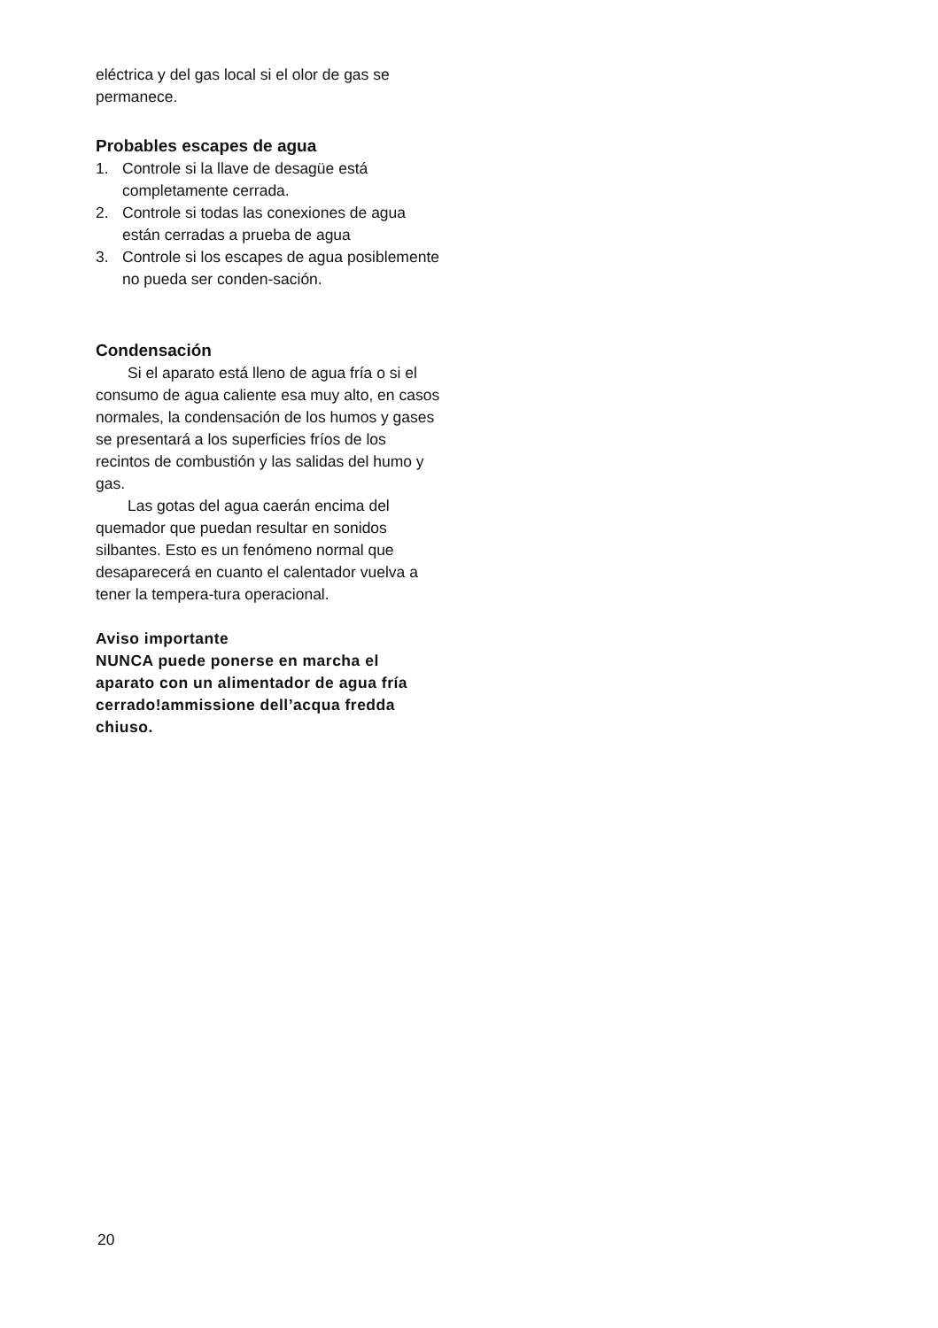eléctrica y del gas local si el olor de gas se permanece.
Probables escapes de agua
1. Controle si la llave de desagüe está completamente cerrada.
2. Controle si todas las conexiones de agua están cerradas a prueba de agua
3. Controle si los escapes de agua posiblemente no pueda ser conden-sación.
Condensación
Si el aparato está lleno de agua fría o si el consumo de agua caliente esa muy alto, en casos normales, la condensación de los humos y gases se presentará a los superficies fríos de los recintos de combustión y las salidas del humo y gas.
Las gotas del agua caerán encima del quemador que puedan resultar en sonidos silbantes. Esto es un fenómeno normal que desaparecerá en cuanto el calentador vuelva a tener la tempera-tura operacional.
Aviso importante
NUNCA puede ponerse en marcha el aparato con un alimentador de agua fría cerrado!ammissione dell’acqua fredda chiuso.
20